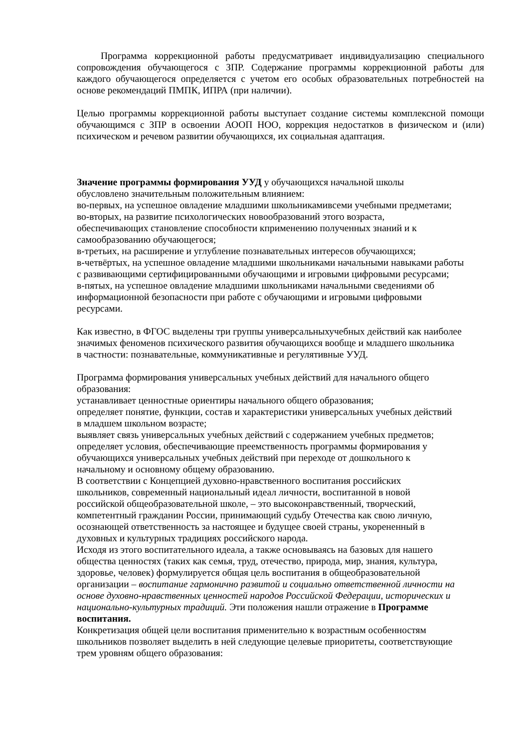Программа коррекционной работы предусматривает индивидуализацию специального сопровождения обучающегося с ЗПР. Содержание программы коррекционной работы для каждого обучающегося определяется с учетом его особых образовательных потребностей на основе рекомендаций ПМПК, ИПРА (при наличии).
Целью программы коррекционной работы выступает создание системы комплексной помощи обучающимся с ЗПР в освоении АООП НОО, коррекция недостатков в физическом и (или) психическом и речевом развитии обучающихся, их социальная адаптация.
Значение программы формирования УУД у обучающихся начальной школы
обусловлено значительным положительным влиянием:
во-первых, на успешное овладение младшими школьникамивсеми учебными предметами;
во-вторых, на развитие психологических новообразований этого возраста,
обеспечивающих становление способности кприменению полученных знаний и к
самообразованию обучающегося;
в-третьих, на расширение и углубление познавательных интересов обучающихся;
в-четвёртых, на успешное овладение младшими школьниками начальными навыками работы
с развивающими сертифицированными обучающими и игровыми цифровыми ресурсами;
в-пятых, на успешное овладение младшими школьниками начальными сведениями об
информационной безопасности при работе с обучающими и игровыми цифровыми
ресурсами.
Как известно, в ФГОС выделены три группы универсальныхучебных действий как наиболее
значимых феноменов психического развития обучающихся вообще и младшего школьника
в частности: познавательные, коммуникативные и регулятивные УУД.
Программа формирования универсальных учебных действий для начального общего
образования:
устанавливает ценностные ориентиры начального общего образования;
определяет понятие, функции, состав и характеристики универсальных учебных действий
в младшем школьном возрасте;
выявляет связь универсальных учебных действий с содержанием учебных предметов;
определяет условия, обеспечивающие преемственность программы формирования у
обучающихся универсальных учебных действий при переходе от дошкольного к
начальному и основному общему образованию.
В соответствии с Концепцией духовно-нравственного воспитания российских
школьников, современный национальный идеал личности, воспитанной в новой
российской общеобразовательной школе, – это высоконравственный, творческий,
компетентный гражданин России, принимающий судьбу Отечества как свою личную,
осознающей ответственность за настоящее и будущее своей страны, укорененный в
духовных и культурных традициях российского народа.
Исходя из этого воспитательного идеала, а также основываясь на базовых для нашего
общества ценностях (таких как семья, труд, отечество, природа, мир, знания, культура,
здоровье, человек) формулируется общая цель воспитания в общеобразовательной
организации – воспитание гармонично развитой и социально ответственной личности на
основе духовно-нравственных ценностей народов Российской Федерации, исторических и
национально-культурных традиций. Эти положения нашли отражение в Программе
воспитания.
Конкретизация общей цели воспитания применительно к возрастным особенностям
школьников позволяет выделить в ней следующие целевые приоритеты, соответствующие
трем уровням общего образования: